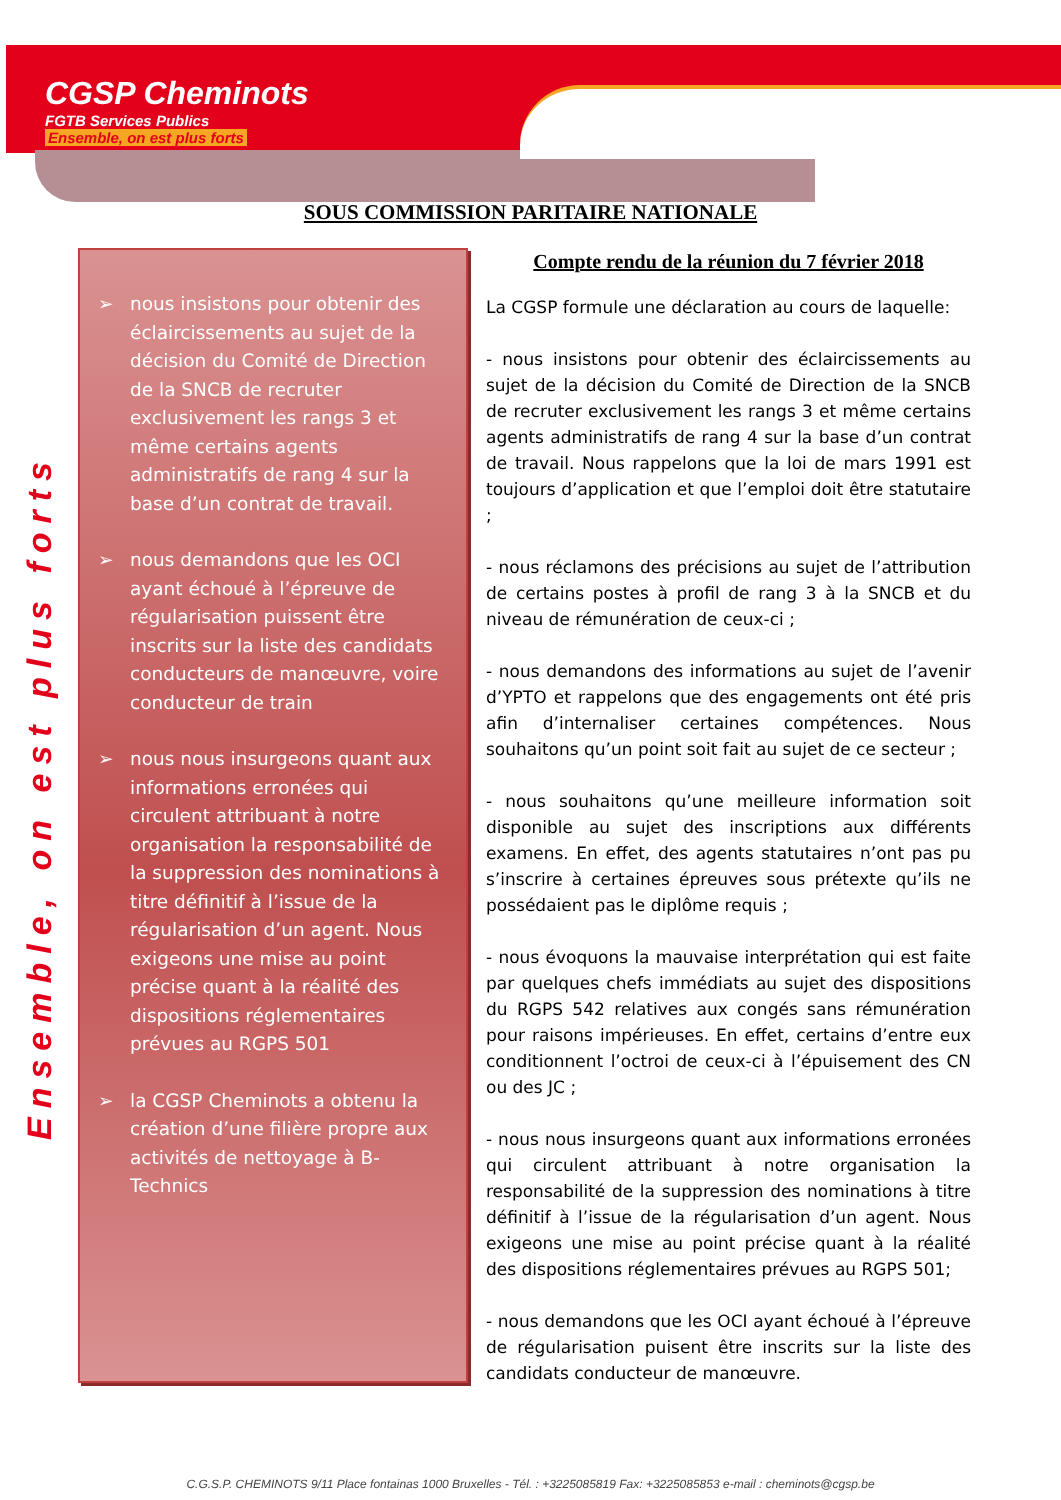CGSP Cheminots
FGTB Services Publics
Ensemble, on est plus forts
SOUS COMMISSION PARITAIRE NATIONALE
Ensemble, on est plus forts
➢ nous insistons pour obtenir des éclaircissements au sujet de la décision du Comité de Direction de la SNCB de recruter exclusivement les rangs 3 et même certains agents administratifs de rang 4 sur la base d’un contrat de travail.
➢ nous demandons que les OCI ayant échoué à l’épreuve de régularisation puissent être inscrits sur la liste des candidats conducteurs de manœuvre, voire conducteur de train
➢ nous nous insurgeons quant aux informations erronées qui circulent attribuant à notre organisation la responsabilité de la suppression des nominations à titre définitif à l’issue de la régularisation d’un agent. Nous exigeons une mise au point précise quant à la réalité des dispositions réglementaires prévues au RGPS 501
➢ la CGSP Cheminots a obtenu la création d’une filière propre aux activités de nettoyage à B-Technics
Compte rendu de la réunion du 7 février 2018
La CGSP formule une déclaration au cours de laquelle:
- nous insistons pour obtenir des éclaircissements au sujet de la décision du Comité de Direction de la SNCB de recruter exclusivement les rangs 3 et même certains agents administratifs de rang 4 sur la base d’un contrat de travail. Nous rappelons que la loi de mars 1991 est toujours d’application et que l’emploi doit être statutaire ;
- nous réclamons des précisions au sujet de l’attribution de certains postes à profil de rang 3 à la SNCB et du niveau de rémunération de ceux-ci ;
- nous demandons des informations au sujet de l’avenir d’YPTO et rappelons que des engagements ont été pris afin d’internaliser certaines compétences. Nous souhaitons qu’un point soit fait au sujet de ce secteur ;
- nous souhaitons qu’une meilleure information soit disponible au sujet des inscriptions aux différents examens. En effet, des agents statutaires n’ont pas pu s’inscrire à certaines épreuves sous prétexte qu’ils ne possédaient pas le diplôme requis ;
- nous évoquons la mauvaise interprétation qui est faite par quelques chefs immédiats au sujet des dispositions du RGPS 542 relatives aux congés sans rémunération pour raisons impérieuses. En effet, certains d’entre eux conditionnent l’octroi de ceux-ci à l’épuisement des CN ou des JC ;
- nous nous insurgeons quant aux informations erronées qui circulent attribuant à notre organisation la responsabilité de la suppression des nominations à titre définitif à l’issue de la régularisation d’un agent. Nous exigeons une mise au point précise quant à la réalité des dispositions réglementaires prévues au RGPS 501;
- nous demandons que les OCI ayant échoué à l’épreuve de régularisation puisent être inscrits sur la liste des candidats conducteur de manœuvre.
C.G.S.P. CHEMINOTS 9/11 Place fontainas 1000 Bruxelles - Tél. : +3225085819 Fax: +3225085853 e-mail : cheminots@cgsp.be